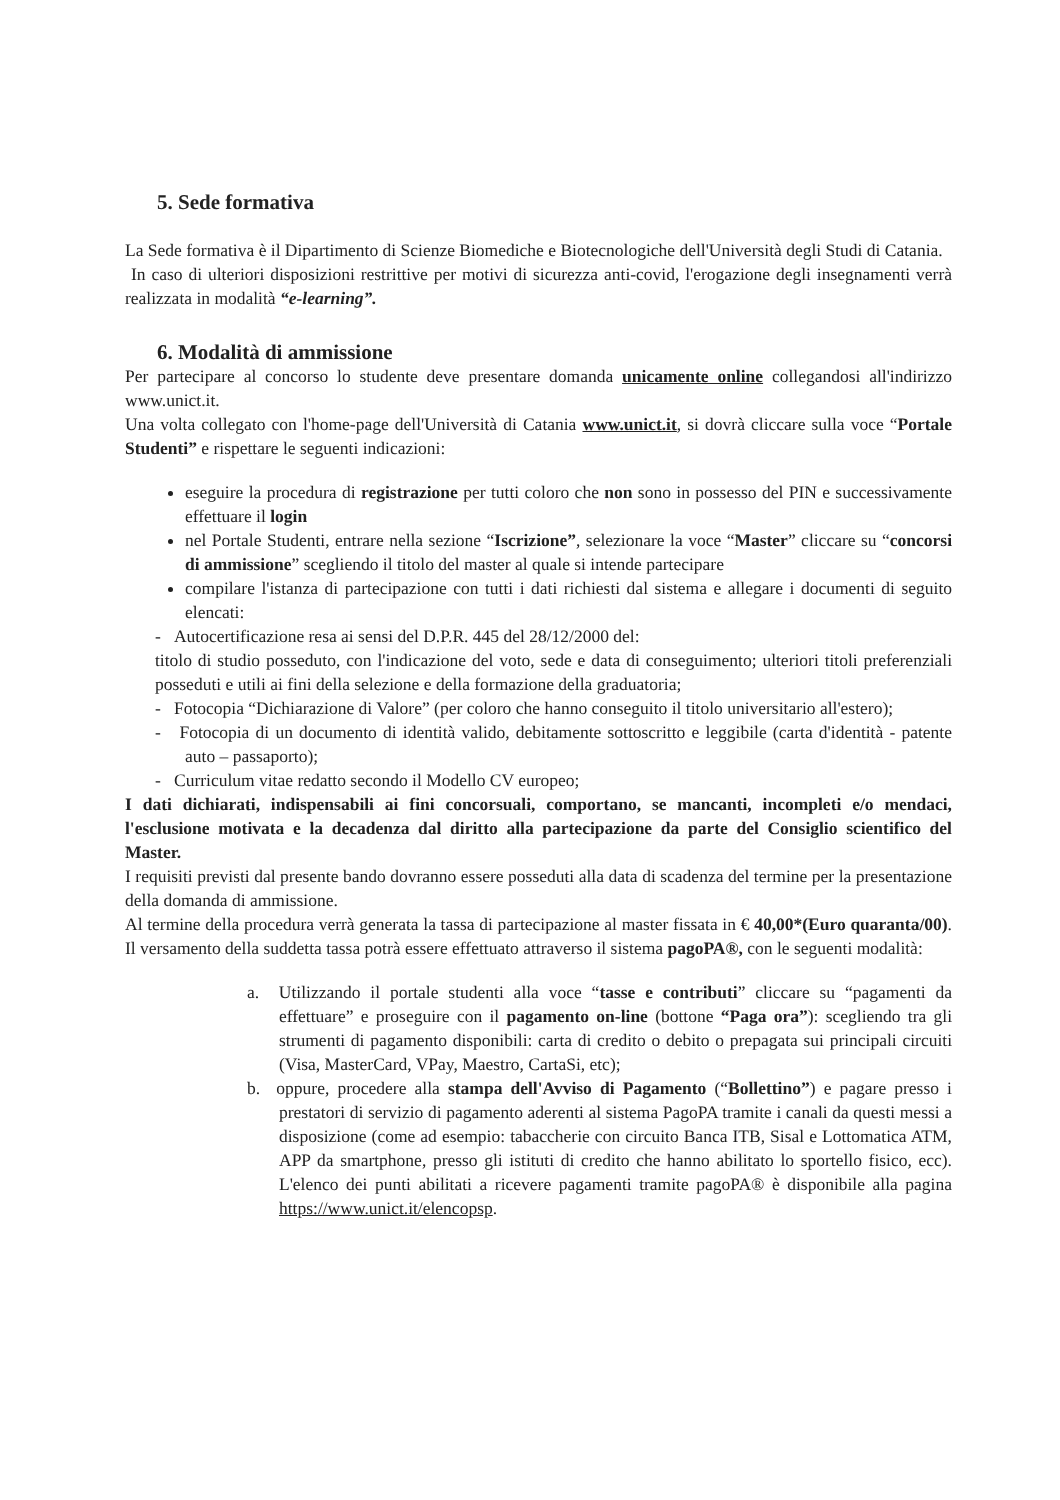5. Sede formativa
La Sede formativa è il Dipartimento di Scienze Biomediche e Biotecnologiche dell'Università degli Studi di Catania.
In caso di ulteriori disposizioni restrittive per motivi di sicurezza anti-covid, l'erogazione degli insegnamenti verrà realizzata in modalità “e-learning”.
6. Modalità di ammissione
Per partecipare al concorso lo studente deve presentare domanda unicamente online collegandosi all'indirizzo www.unict.it.
Una volta collegato con l'home-page dell'Università di Catania www.unict.it, si dovrà cliccare sulla voce “Portale Studenti” e rispettare le seguenti indicazioni:
eseguire la procedura di registrazione per tutti coloro che non sono in possesso del PIN e successivamente effettuare il login
nel Portale Studenti, entrare nella sezione “Iscrizione”, selezionare la voce “Master” cliccare su “concorsi di ammissione” scegliendo il titolo del master al quale si intende partecipare
compilare l'istanza di partecipazione con tutti i dati richiesti dal sistema e allegare i documenti di seguito elencati:
- Autocertificazione resa ai sensi del D.P.R. 445 del 28/12/2000 del:
titolo di studio posseduto, con l'indicazione del voto, sede e data di conseguimento; ulteriori titoli preferenziali posseduti e utili ai fini della selezione e della formazione della graduatoria;
- Fotocopia “Dichiarazione di Valore” (per coloro che hanno conseguito il titolo universitario all'estero);
- Fotocopia di un documento di identità valido, debitamente sottoscritto e leggibile (carta d'identità - patente auto – passaporto);
- Curriculum vitae redatto secondo il Modello CV europeo;
I dati dichiarati, indispensabili ai fini concorsuali, comportano, se mancanti, incompleti e/o mendaci, l'esclusione motivata e la decadenza dal diritto alla partecipazione da parte del Consiglio scientifico del Master.
I requisiti previsti dal presente bando dovranno essere posseduti alla data di scadenza del termine per la presentazione della domanda di ammissione.
Al termine della procedura verrà generata la tassa di partecipazione al master fissata in € 40,00*(Euro quaranta/00). Il versamento della suddetta tassa potrà essere effettuato attraverso il sistema pagoPA®, con le seguenti modalità:
a. Utilizzando il portale studenti alla voce “tasse e contributi” cliccare su “pagamenti da effettuare” e proseguire con il pagamento on-line (bottone “Paga ora”): scegliendo tra gli strumenti di pagamento disponibili: carta di credito o debito o prepagata sui principali circuiti (Visa, MasterCard, VPay, Maestro, CartaSi, etc);
b. oppure, procedere alla stampa dell'Avviso di Pagamento (“Bollettino”) e pagare presso i prestatori di servizio di pagamento aderenti al sistema PagoPA tramite i canali da questi messi a disposizione (come ad esempio: tabaccherie con circuito Banca ITB, Sisal e Lottomatica ATM, APP da smartphone, presso gli istituti di credito che hanno abilitato lo sportello fisico, ecc). L'elenco dei punti abilitati a ricevere pagamenti tramite pagoPA® è disponibile alla pagina https://www.unict.it/elencopsp.